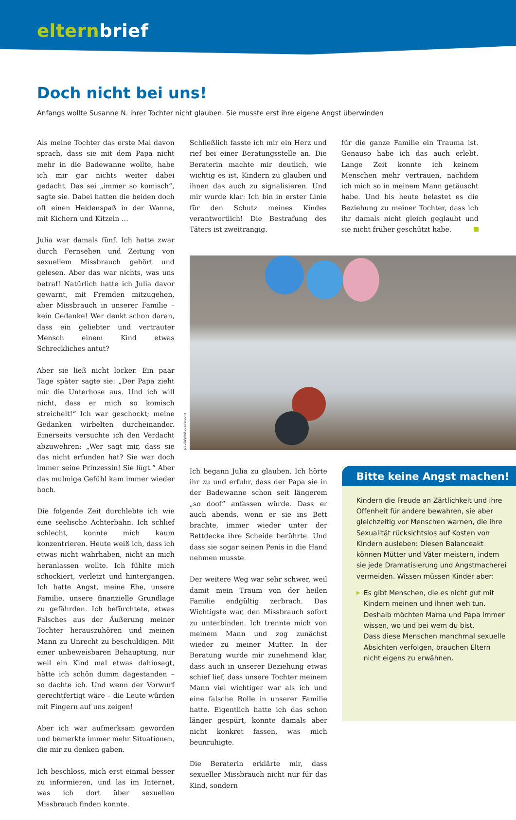elternbrief
Doch nicht bei uns!
Anfangs wollte Susanne N. ihrer Tochter nicht glauben. Sie musste erst ihre eigene Angst überwinden
Als meine Tochter das erste Mal davon sprach, dass sie mit dem Papa nicht mehr in die Badewanne wollte, habe ich mir gar nichts weiter dabei gedacht. Das sei „immer so komisch“, sagte sie. Dabei hatten die beiden doch oft einen Heidenspaß in der Wanne, mit Kichern und Kitzeln …
Julia war damals fünf. Ich hatte zwar durch Fernsehen und Zeitung von sexuellem Missbrauch gehört und gelesen. Aber das war nichts, was uns betraf! Natürlich hatte ich Julia davor gewarnt, mit Fremden mitzugehen, aber Missbrauch in unserer Familie – kein Gedanke! Wer denkt schon daran, dass ein geliebter und vertrauter Mensch einem Kind etwas Schreckliches antut?
Aber sie ließ nicht locker. Ein paar Tage später sagte sie: „Der Papa zieht mir die Unterhose aus. Und ich will nicht, dass er mich so komisch streichelt!“ Ich war geschockt; meine Gedanken wirbelten durcheinander. Einerseits versuchte ich den Verdacht abzuwehren: „Wer sagt mir, dass sie das nicht erfunden hat? Sie war doch immer seine Prinzessin! Sie lügt.“ Aber das mulmige Gefühl kam immer wieder hoch.
Die folgende Zeit durchlebte ich wie eine seelische Achterbahn. Ich schlief schlecht, konnte mich kaum konzentrieren. Heute weiß ich, dass ich etwas nicht wahrhaben, nicht an mich heranlassen wollte. Ich fühlte mich schockiert, verletzt und hintergangen. Ich hatte Angst, meine Ehe, unsere Familie, unsere finanzielle Grundlage zu gefährden. Ich befürchtete, etwas Falsches aus der Äußerung meiner Tochter herauszuhören und meinen Mann zu Unrecht zu beschuldigen. Mit einer unbeweisbaren Behauptung, nur weil ein Kind mal etwas dahinsagt, hätte ich schön dumm dagestanden – so dachte ich. Und wenn der Vorwurf gerechtfertigt wäre – die Leute würden mit Fingern auf uns zeigen!
Aber ich war aufmerksam geworden und bemerkte immer mehr Situationen, die mir zu denken gaben.
Ich beschloss, mich erst einmal besser zu informieren, und las im Internet, was ich dort über sexuellen Missbrauch finden konnte.
Schließlich fasste ich mir ein Herz und rief bei einer Beratungsstelle an. Die Beraterin machte mir deutlich, wie wichtig es ist, Kindern zu glauben und ihnen das auch zu signalisieren. Und mir wurde klar: Ich bin in erster Linie für den Schutz meines Kindes verantwortlich! Die Bestrafung des Täters ist zweitrangig.
für die ganze Familie ein Trauma ist. Genauso habe ich das auch erlebt. Lange Zeit konnte ich keinem Menschen mehr vertrauen, nachdem ich mich so in meinem Mann getäuscht habe. Und bis heute belastet es die Beziehung zu meiner Tochter, dass ich ihr damals nicht gleich geglaubt und sie nicht früher geschützt habe.
paula/photocase.com
Ich begann Julia zu glauben. Ich hörte ihr zu und erfuhr, dass der Papa sie in der Badewanne schon seit längerem „so doof“ anfassen würde. Dass er auch abends, wenn er sie ins Bett brachte, immer wieder unter der Bettdecke ihre Scheide berührte. Und dass sie sogar seinen Penis in die Hand nehmen musste.
Der weitere Weg war sehr schwer, weil damit mein Traum von der heilen Familie endgültig zerbrach. Das Wichtigste war, den Missbrauch sofort zu unterbinden. Ich trennte mich von meinem Mann und zog zunächst wieder zu meiner Mutter. In der Beratung wurde mir zunehmend klar, dass auch in unserer Beziehung etwas schief lief, dass unsere Tochter meinem Mann viel wichtiger war als ich und eine falsche Rolle in unserer Familie hatte. Eigentlich hatte ich das schon länger gespürt, konnte damals aber nicht konkret fassen, was mich beunruhigte.
Die Beraterin erklärte mir, dass sexueller Missbrauch nicht nur für das Kind, sondern
Bitte keine Angst machen!
Kindern die Freude an Zärtlichkeit und ihre Offenheit für andere bewahren, sie aber gleichzeitig vor Menschen warnen, die ihre Sexualität rücksichtslos auf Kosten von Kindern ausleben: Diesen Balanceakt können Mütter und Väter meistern, indem sie jede Dramatisierung und Angstmacherei vermeiden. Wissen müssen Kinder aber:
▶ Es gibt Menschen, die es nicht gut mit Kindern meinen und ihnen weh tun. Deshalb möchten Mama und Papa immer wissen, wo und bei wem du bist.
Dass diese Menschen manchmal sexuelle Absichten verfolgen, brauchen Eltern nicht eigens zu erwähnen.